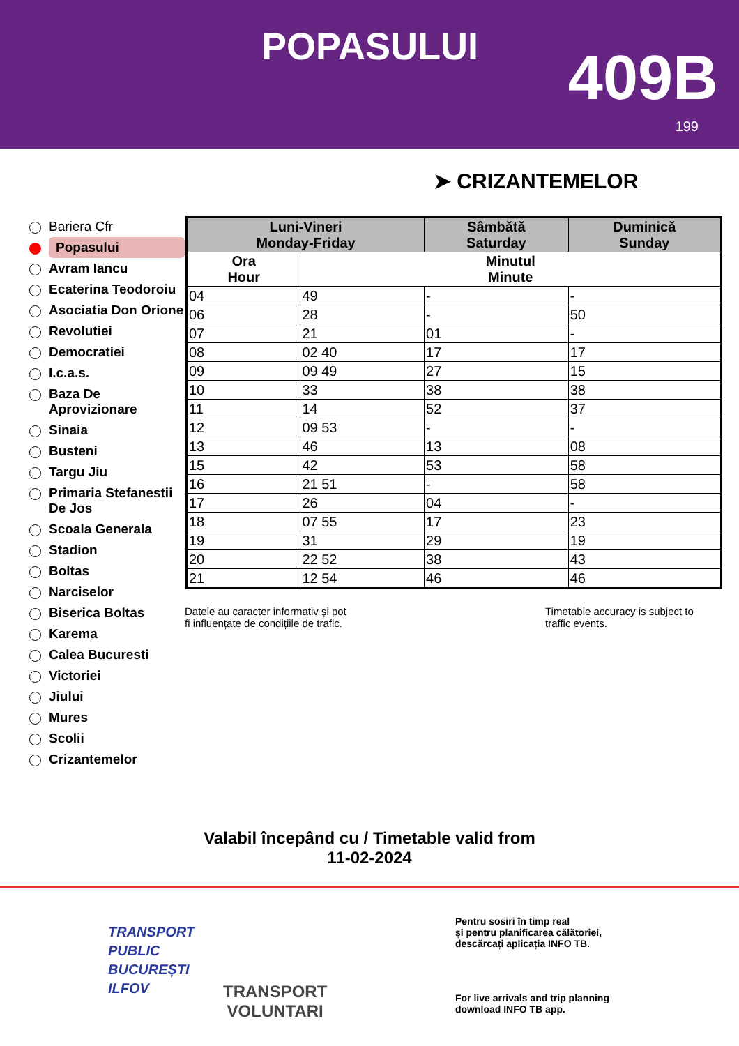POPASULUI 409B
199
➤ CRIZANTEMELOR
Bariera Cfr
Popasului
Avram Iancu
Ecaterina Teodoroiu
Asociatia Don Orione
Revolutiei
Democratiei
I.c.a.s.
Baza De Aprovizionare
Sinaia
Busteni
Targu Jiu
Primaria Stefanestii De Jos
Scoala Generala
Stadion
Boltas
Narciselor
Biserica Boltas
Karema
Calea Bucuresti
Victoriei
Jiului
Mures
Scolii
Crizantemelor
| Luni-Vineri Monday-Friday | | Sâmbătă Saturday | Duminică Sunday |
| --- | --- | --- | --- |
| Ora Hour | Minutul Minute | | |
| 04 | 49 | - | - |
| 06 | 28 | - | 50 |
| 07 | 21 | 01 | - |
| 08 | 02 40 | 17 | 17 |
| 09 | 09 49 | 27 | 15 |
| 10 | 33 | 38 | 38 |
| 11 | 14 | 52 | 37 |
| 12 | 09 53 | - | - |
| 13 | 46 | 13 | 08 |
| 15 | 42 | 53 | 58 |
| 16 | 21 51 | - | 58 |
| 17 | 26 | 04 | - |
| 18 | 07 55 | 17 | 23 |
| 19 | 31 | 29 | 19 |
| 20 | 22 52 | 38 | 43 |
| 21 | 12 54 | 46 | 46 |
Datele au caracter informativ și pot
fi influențate de condițiile de trafic.
Timetable accuracy is subject to
traffic events.
Valabil începând cu / Timetable valid from
11-02-2024
TRANSPORT
PUBLIC
BUCUREȘTI
ILFOV
TRANSPORT
VOLUNTARI
Pentru sosiri în timp real
și pentru planificarea călătoriei,
descărcați aplicația INFO TB.
For live arrivals and trip planning
download INFO TB app.